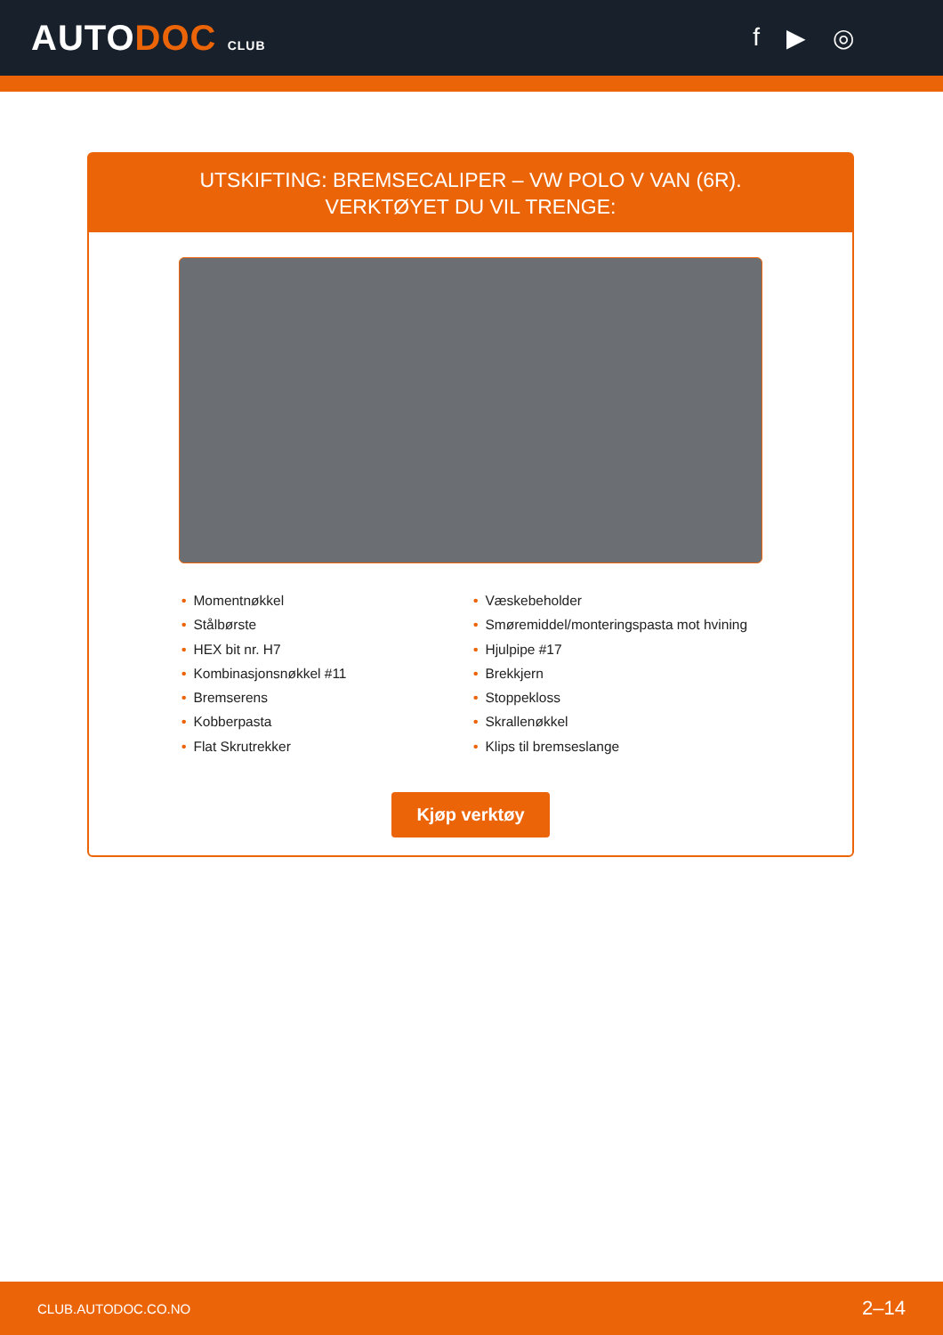AUTODOC CLUB
f ▶ ◎
UTSKIFTING: BREMSECALIPER – VW POLO V VAN (6R).
VERKTØYET DU VIL TRENGE:
• Momentnøkkel
• Stålbørste
• HEX bit nr. H7
• Kombinasjonsnøkkel #11
• Bremserens
• Kobberpasta
• Flat Skrutrekker
• Væskebeholder
• Smøremiddel/monteringspasta mot hvining
• Hjulpipe #17
• Brekkjern
• Stoppekloss
• Skrallenøkkel
• Klips til bremseslange
Kjøp verktøy
CLUB.AUTODOC.CO.NO 2–14